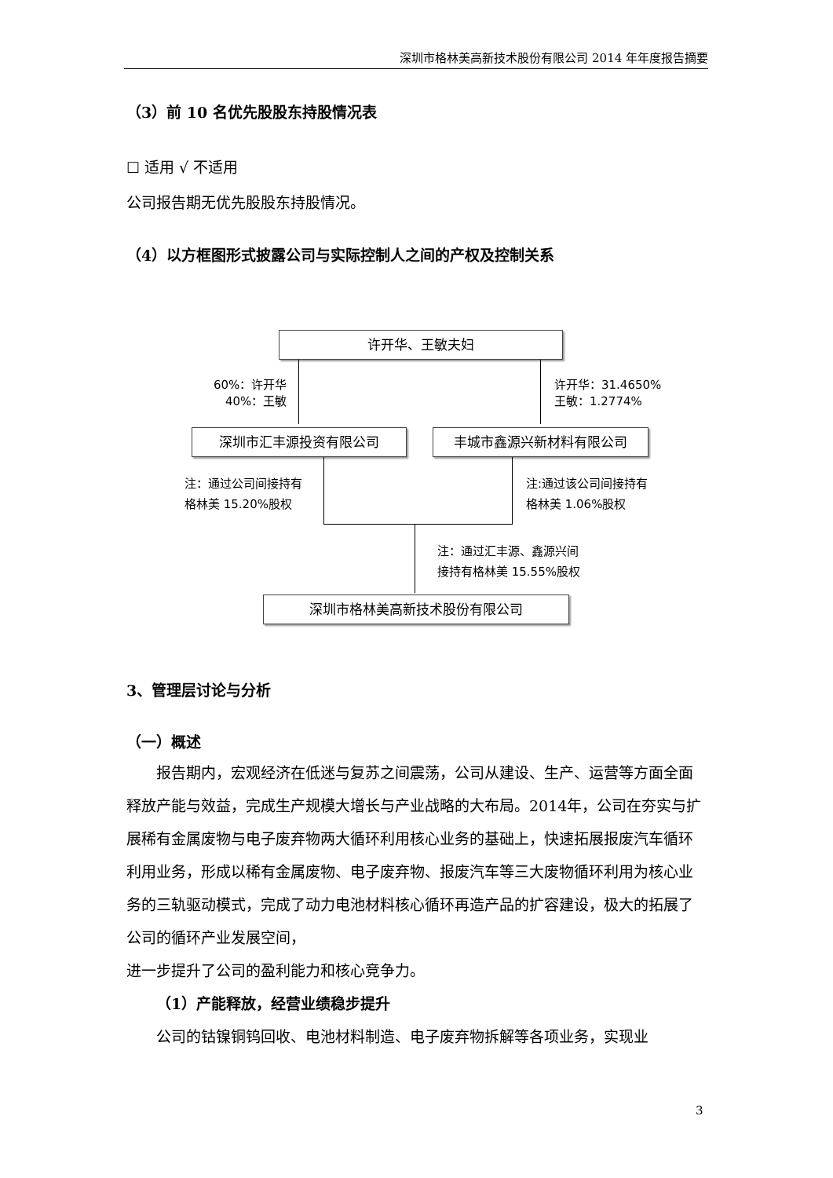深圳市格林美高新技术股份有限公司 2014 年年度报告摘要
（3）前 10 名优先股股东持股情况表
☐ 适用 √ 不适用
公司报告期无优先股股东持股情况。
（4）以方框图形式披露公司与实际控制人之间的产权及控制关系
许开华、王敏夫妇
60%：许开华
40%：王敏
许开华：31.4650%
王敏：1.2774%
深圳市汇丰源投资有限公司 丰城市鑫源兴新材料有限公司
注：通过公司间接持有
格林美 15.20%股权
注:通过该公司间接持有
格林美 1.06%股权
注：通过汇丰源、鑫源兴间
接持有格林美 15.55%股权
深圳市格林美高新技术股份有限公司
3、管理层讨论与分析
（一）概述
报告期内，宏观经济在低迷与复苏之间震荡，公司从建设、生产、运营等方面全面释放产能与效益，完成生产规模大增长与产业战略的大布局。2014年，公司在夯实与扩展稀有金属废物与电子废弃物两大循环利用核心业务的基础上，快速拓展报废汽车循环利用业务，形成以稀有金属废物、电子废弃物、报废汽车等三大废物循环利用为核心业务的三轨驱动模式，完成了动力电池材料核心循环再造产品的扩容建设，极大的拓展了公司的循环产业发展空间，
进一步提升了公司的盈利能力和核心竞争力。
（1）产能释放，经营业绩稳步提升
公司的钴镍铜钨回收、电池材料制造、电子废弃物拆解等各项业务，实现业
3